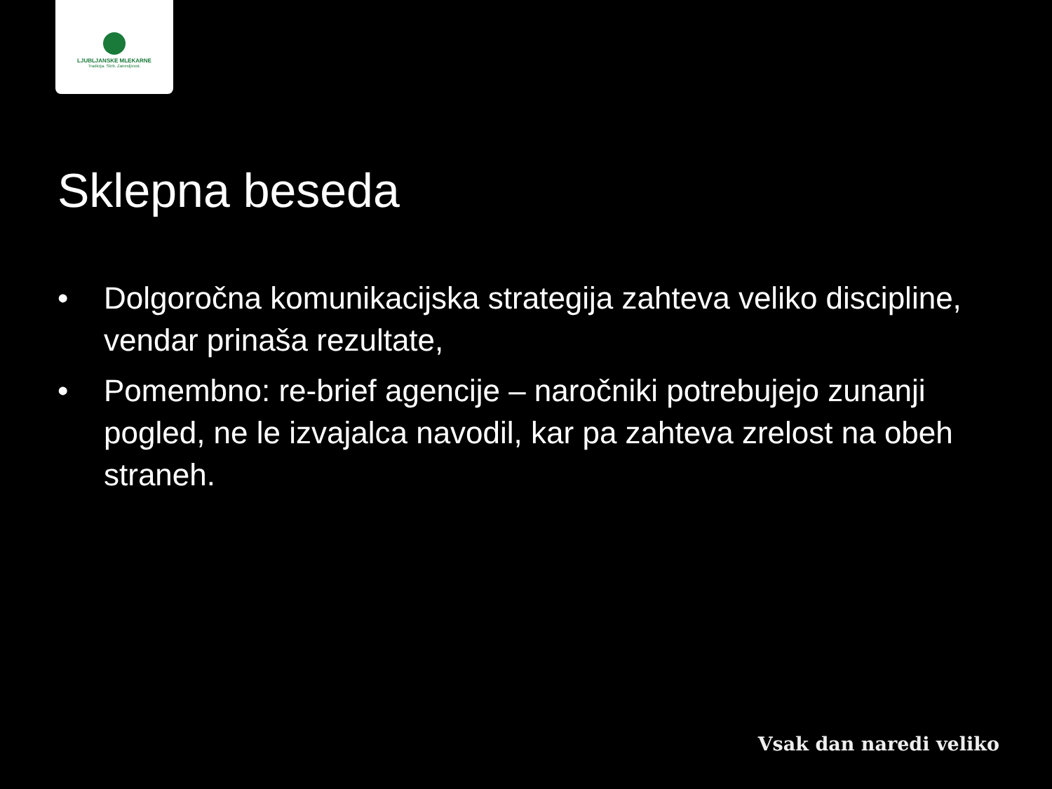LJUBLJANSKE MLEKARNE
Tradicija. Skrb. Zanesljivost.
Sklepna beseda
• Dolgoročna komunikacijska strategija zahteva veliko discipline, vendar prinaša rezultate,
• Pomembno: re-brief agencije – naročniki potrebujejo zunanji pogled, ne le izvajalca navodil, kar pa zahteva zrelost na obeh straneh.
Vsak dan naredi veliko